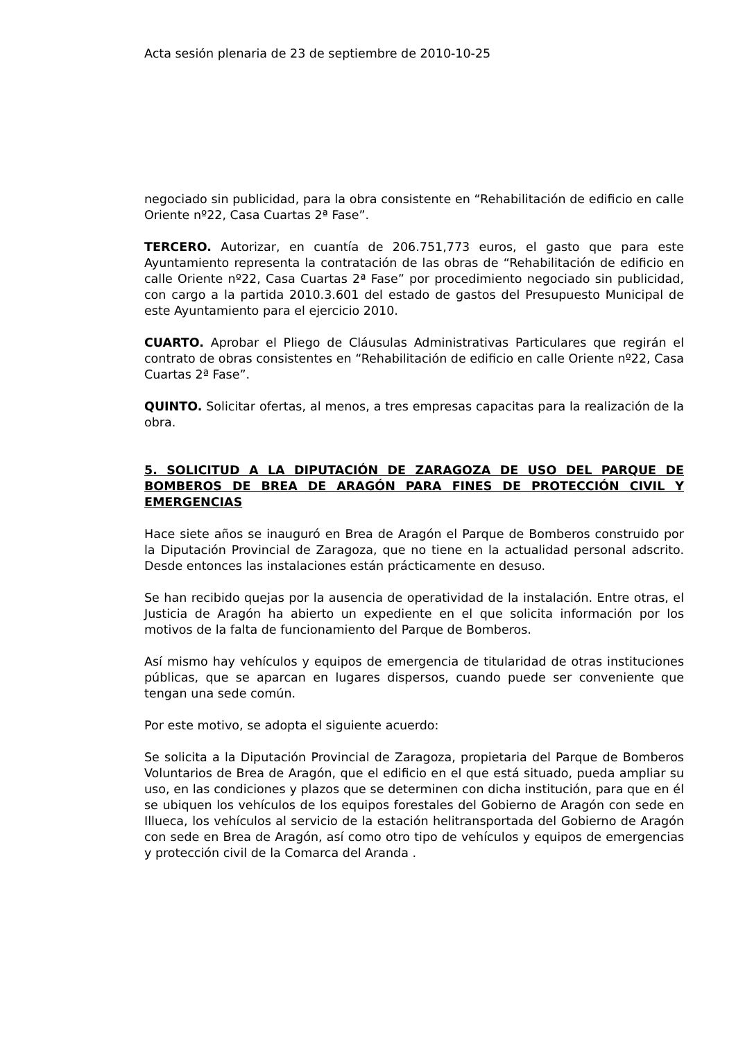Acta sesión plenaria de 23 de septiembre de 2010-10-25
negociado sin publicidad, para la obra consistente en “Rehabilitación de edificio en calle Oriente nº22, Casa Cuartas 2ª Fase”.
TERCERO. Autorizar, en cuantía de 206.751,773 euros, el gasto que para este Ayuntamiento representa la contratación de las obras de “Rehabilitación de edificio en calle Oriente nº22, Casa Cuartas 2ª Fase” por procedimiento negociado sin publicidad, con cargo a la partida 2010.3.601 del estado de gastos del Presupuesto Municipal de este Ayuntamiento para el ejercicio 2010.
CUARTO. Aprobar el Pliego de Cláusulas Administrativas Particulares que regirán el contrato de obras consistentes en “Rehabilitación de edificio en calle Oriente nº22, Casa Cuartas 2ª Fase”.
QUINTO. Solicitar ofertas, al menos, a tres empresas capacitas para la realización de la obra.
5. SOLICITUD A LA DIPUTACIÓN DE ZARAGOZA DE USO DEL PARQUE DE BOMBEROS DE BREA DE ARAGÓN PARA FINES DE PROTECCIÓN CIVIL Y EMERGENCIAS
Hace siete años se inauguró en Brea de Aragón el Parque de Bomberos construido por la Diputación Provincial de Zaragoza, que no tiene en la actualidad personal adscrito. Desde entonces las instalaciones están prácticamente en desuso.
Se han recibido quejas por la ausencia de operatividad de la instalación. Entre otras, el Justicia de Aragón ha abierto un expediente en el que solicita información por los motivos de la falta de funcionamiento del Parque de Bomberos.
Así mismo hay vehículos y equipos de emergencia de titularidad de otras instituciones públicas, que se aparcan en lugares dispersos, cuando puede ser conveniente que tengan una sede común.
Por este motivo, se adopta el siguiente acuerdo:
Se solicita a la Diputación Provincial de Zaragoza, propietaria del Parque de Bomberos Voluntarios de Brea de Aragón, que el edificio en el que está situado, pueda ampliar su uso, en las condiciones y plazos que se determinen con dicha institución, para que en él se ubiquen los vehículos de los equipos forestales del Gobierno de Aragón con sede en Illueca, los vehículos al servicio de la estación helitransportada del Gobierno de Aragón con sede en Brea de Aragón, así como otro tipo de vehículos y equipos de emergencias y protección civil de la Comarca del Aranda .